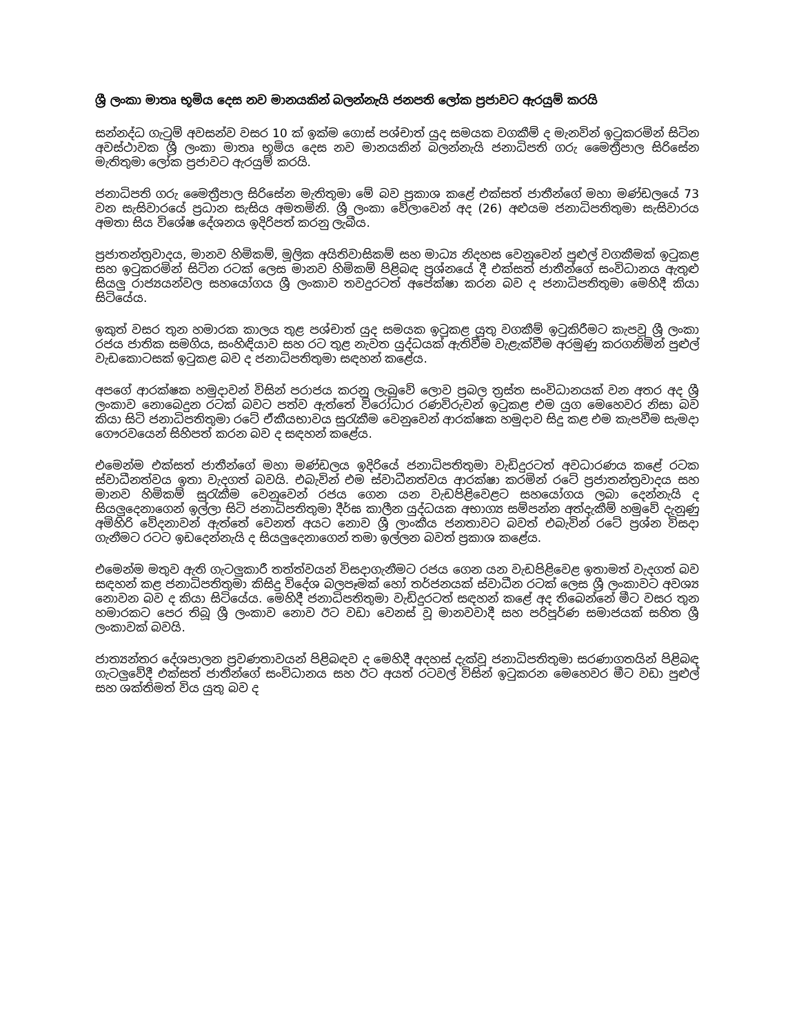ශ්‍රී ලංකා මාතෘ භූමිය දෙස නව මානයකින් බලන්නැයි ජනපති ලෝක ප්‍රජාවට ඇරයුම් කරයි
සන්නද්ධ ගැටුම් අවසන්ව වසර 10 ක් ඉක්ම ගොස් පශ්චාත් යුද සමයක වගකීම් ද මැනවින් ඉටුකරමින් සිටින අවස්ථාවක ශ්‍රී ලංකා මාතෘ භූමිය දෙස නව මානයකින් බලන්නැයි ජනාධිපති ගරු මෛත්‍රීපාල සිරිසේන මැතිතුමා ලෝක ප්‍රජාවට ඇරයුම් කරයි.
ජනාධිපති ගරු මෛත්‍රීපාල සිරිසේන මැතිතුමා මේ බව ප්‍රකාශ කළේ එක්සත් ජාතීන්ගේ මහා මණ්ඩලයේ 73 වන සැසිවාරයේ ප්‍රධාන සැසිය අමතමිනි. ශ්‍රී ලංකා වේලාවෙන් අද (26) අළුයම ජනාධිපතිතුමා සැසිවාරය අමතා සිය විශේෂ දේශනය ඉදිරිපත් කරනු ලැබීය.
ප්‍රජාතන්ත්‍රවාදය, මානව හිමිකම්, මූලික අයිතිවාසිකම් සහ මාධ්‍ය නිදහස වෙනුවෙන් පුළුල් වගකීමක් ඉටුකළ සහ ඉටුකරමින් සිටින රටක් ලෙස මානව හිමිකම් පිළිබඳ ප්‍රශ්නයේ දී එක්සත් ජාතීන්ගේ සංවිධානය ඇතුළු සියලු රාජ්‍යයන්වල සහයෝගය ශ්‍රී ලංකාව තවදුරටත් අපේක්ෂා කරන බව ද ජනාධිපතිතුමා මෙහිදී කියා සිටියේය.
ඉකුත් වසර තුන හමාරක කාලය තුළ පශ්චාත් යුද සමයක ඉටුකළ යුතු වගකීම් ඉටුකිරීමට කැපවූ ශ්‍රී ලංකා රජය ජාතික සමගිය, සංහිඳියාව සහ රට තුළ නැවත යුද්ධයක් ඇතිවීම වැළැක්වීම අරමුණු කරගනිමින් පුළුල් වැඩකොටසක් ඉටුකළ බව ද ජනාධිපතිතුමා සඳහන් කළේය.
අපගේ ආරක්ෂක හමුදාවන් විසින් පරාජය කරනු ලැබුවේ ලොව ප්‍රබල ත්‍රස්ත සංවිධානයක් වන අතර අද ශ්‍රී ලංකාව නොබෙදුන රටක් බවට පත්ව ඇත්තේ විරෝධාර රණවිරුවන් ඉටුකළ එම යුග මෙහෙවර නිසා බව කියා සිටි ජනාධිපතිතුමා රටේ ඒකීයභාවය සුරැකීම වෙනුවෙන් ආරක්ෂක හමුදාව සිදු කළ එම කැපවීම සැමදා ගෞරවයෙන් සිහිපත් කරන බව ද සඳහන් කළේය.
එමෙන්ම එක්සත් ජාතීන්ගේ මහා මණ්ඩලය ඉදිරියේ ජනාධිපතිතුමා වැඩිදුරටත් අවධාරණය කළේ රටක ස්වාධීනත්වය ඉතා වැදගත් බවයි. එබැවින් එම ස්වාධීනත්වය ආරක්ෂා කරමින් රටේ ප්‍රජාතන්ත්‍රවාදය සහ මානව හිමිකම් සුරැකීම වෙනුවෙන් රජය ගෙන යන වැඩපිළිවෙළට සහයෝගය ලබා දෙන්නැයි ද සියලුදෙනාගෙන් ඉල්ලා සිටි ජනාධිපතිතුමා දීර්ඝ කාලීන යුද්ධයක අභාග්‍ය සම්පන්න අත්දැකීම් හමුවේ දැනුණු අමිහිරි වේදනාවන් ඇත්තේ වෙනත් අයට නොව ශ්‍රී ලාංකීය ජනතාවට බවත් එබැවින් රටේ ප්‍රශ්න විසදා ගැනීමට රටට ඉඩදෙන්නැයි ද සියලුදෙනාගෙන් තමා ඉල්ලන බවත් ප්‍රකාශ කළේය.
එමෙන්ම මතුව ඇති ගැටලුකාරී තත්ත්වයන් විසදාගැනීමට රජය ගෙන යන වැඩපිළිවෙළ ඉතාමත් වැදගත් බව සඳහන් කළ ජනාධිපතිතුමා කිසිදු විදේශ බලපෑමක් හෝ තර්ජනයක් ස්වාධීන රටක් ලෙස ශ්‍රී ලංකාවට අවශ්‍ය නොවන බව ද කියා සිටියේය. මෙහිදී ජනාධිපතිතුමා වැඩිදුරටත් සඳහන් කළේ අද තිබෙන්නේ මීට වසර තුන හමාරකට පෙර තිබූ ශ්‍රී ලංකාව නොව ඊට වඩා වෙනස් වූ මානවවාදී සහ පරිපූර්ණ සමාජයක් සහිත ශ්‍රී ලංකාවක් බවයි.
ජාත්‍යන්තර දේශපාලන ප්‍රවණතාවයන් පිළිබඳව ද මෙහිදී අදහස් දැක්වූ ජනාධිපතිතුමා සරණාගතයින් පිළිබඳ ගැටලුවේදී එක්සත් ජාතීන්ගේ සංවිධානය සහ ඊට අයත් රටවල් විසින් ඉටුකරන මෙහෙවර මීට වඩා පුළුල් සහ ශක්තිමත් විය යුතු බව ද